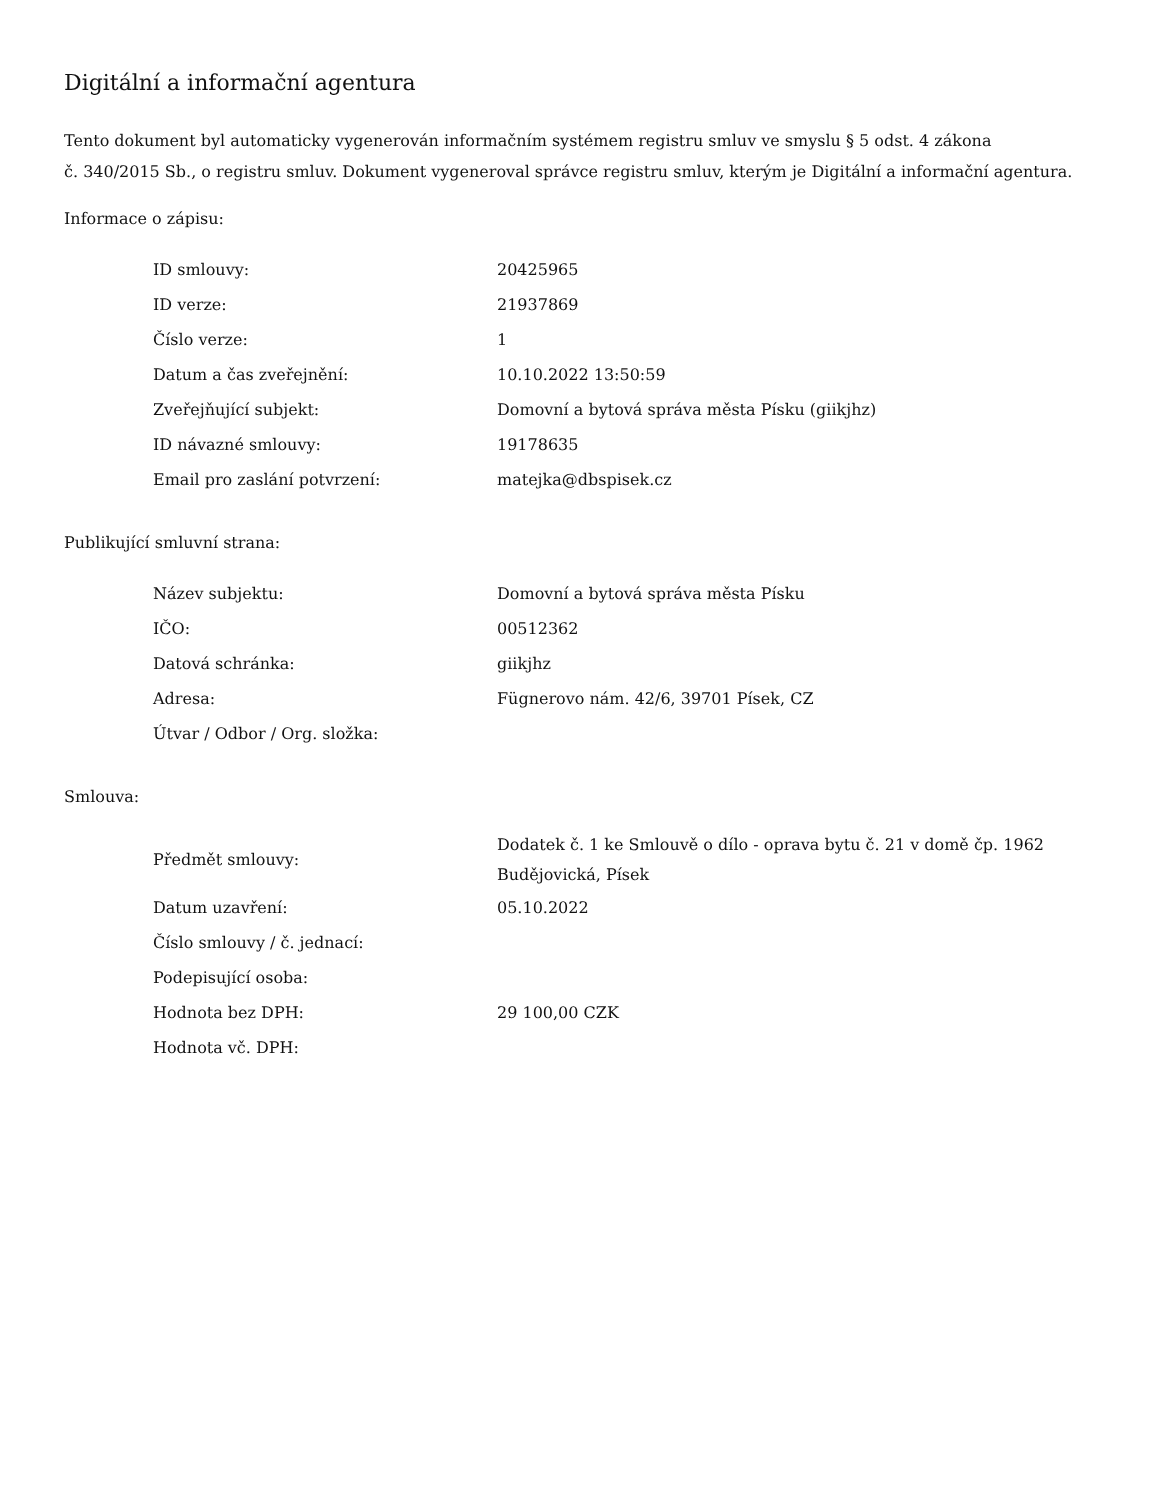Digitální a informační agentura
Tento dokument byl automaticky vygenerován informačním systémem registru smluv ve smyslu § 5 odst. 4 zákona
č. 340/2015 Sb., o registru smluv. Dokument vygeneroval správce registru smluv, kterým je Digitální a informační agentura.
Informace o zápisu:
| ID smlouvy: | 20425965 |
| ID verze: | 21937869 |
| Číslo verze: | 1 |
| Datum a čas zveřejnění: | 10.10.2022 13:50:59 |
| Zveřejňující subjekt: | Domovní a bytová správa města Písku (giikjhz) |
| ID návazné smlouvy: | 19178635 |
| Email pro zaslání potvrzení: | matejka@dbspisek.cz |
Publikující smluvní strana:
| Název subjektu: | Domovní a bytová správa města Písku |
| IČO: | 00512362 |
| Datová schránka: | giikjhz |
| Adresa: | Fügnerovo nám. 42/6, 39701 Písek, CZ |
| Útvar / Odbor / Org. složka: | |
Smlouva:
| Předmět smlouvy: | Dodatek č. 1 ke Smlouvě o dílo - oprava bytu č. 21 v domě čp. 1962 Budějovická, Písek |
| Datum uzavření: | 05.10.2022 |
| Číslo smlouvy / č. jednací: | |
| Podepisující osoba: | |
| Hodnota bez DPH: | 29 100,00 CZK |
| Hodnota vč. DPH: | |